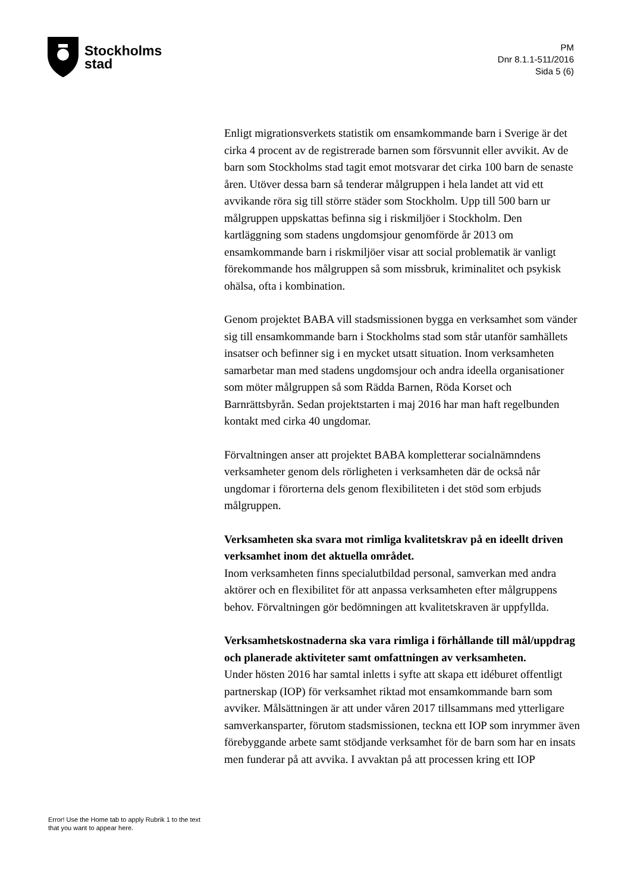Stockholms
stad
PM
Dnr 8.1.1-511/2016
Sida 5 (6)
Enligt migrationsverkets statistik om ensamkommande barn i Sverige är det cirka 4 procent av de registrerade barnen som försvunnit eller avvikit. Av de barn som Stockholms stad tagit emot motsvarar det cirka 100 barn de senaste åren. Utöver dessa barn så tenderar målgruppen i hela landet att vid ett avvikande röra sig till större städer som Stockholm. Upp till 500 barn ur målgruppen uppskattas befinna sig i riskmiljöer i Stockholm. Den kartläggning som stadens ungdomsjour genomförde år 2013 om ensamkommande barn i riskmiljöer visar att social problematik är vanligt förekommande hos målgruppen så som missbruk, kriminalitet och psykisk ohälsa, ofta i kombination.
Genom projektet BABA vill stadsmissionen bygga en verksamhet som vänder sig till ensamkommande barn i Stockholms stad som står utanför samhällets insatser och befinner sig i en mycket utsatt situation. Inom verksamheten samarbetar man med stadens ungdomsjour och andra ideella organisationer som möter målgruppen så som Rädda Barnen, Röda Korset och Barnrättsbyrån. Sedan projektstarten i maj 2016 har man haft regelbunden kontakt med cirka 40 ungdomar.
Förvaltningen anser att projektet BABA kompletterar socialnämndens verksamheter genom dels rörligheten i verksamheten där de också når ungdomar i förorterna dels genom flexibiliteten i det stöd som erbjuds målgruppen.
Verksamheten ska svara mot rimliga kvalitetskrav på en ideellt driven verksamhet inom det aktuella området.
Inom verksamheten finns specialutbildad personal, samverkan med andra aktörer och en flexibilitet för att anpassa verksamheten efter målgruppens behov. Förvaltningen gör bedömningen att kvalitetskraven är uppfyllda.
Verksamhetskostnaderna ska vara rimliga i förhållande till mål/uppdrag och planerade aktiviteter samt omfattningen av verksamheten.
Under hösten 2016 har samtal inletts i syfte att skapa ett idéburet offentligt partnerskap (IOP) för verksamhet riktad mot ensamkommande barn som avviker. Målsättningen är att under våren 2017 tillsammans med ytterligare samverkansparter, förutom stadsmissionen, teckna ett IOP som inrymmer även förebyggande arbete samt stödjande verksamhet för de barn som har en insats men funderar på att avvika. I avvaktan på att processen kring ett IOP
Error! Use the Home tab to apply Rubrik 1 to the text that you want to appear here.